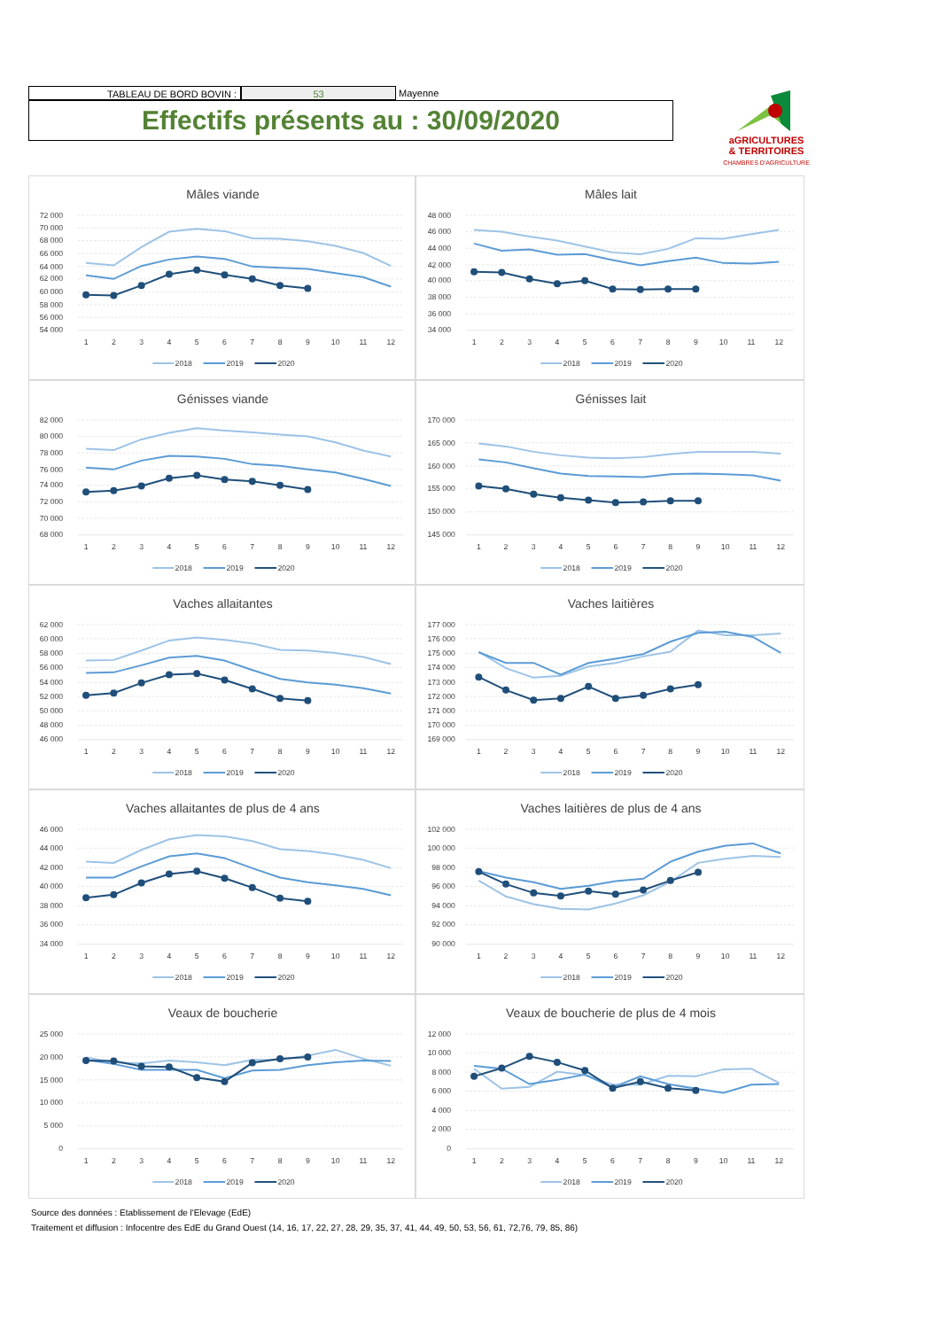TABLEAU DE BORD BOVIN : 53 Mayenne
Effectifs présents au : 30/09/2020
aGRICULTURES
& TERRITOIRES
CHAMBRES D'AGRICULTURE
Mâles viande
72 000
70 000
68 000
66 000
64 000
62 000
60 000
58 000
56 000
54 000
1
2
3
4
5
6
7
8
9
10
11
12
2018
2019
2020
Mâles lait
48 000
46 000
44 000
42 000
40 000
38 000
36 000
34 000
1
2
3
4
5
6
7
8
9
10
11
12
2018
2019
2020
Génisses viande
82 000
80 000
78 000
76 000
74 000
72 000
70 000
68 000
1
2
3
4
5
6
7
8
9
10
11
12
2018
2019
2020
Génisses lait
170 000
165 000
160 000
155 000
150 000
145 000
1
2
3
4
5
6
7
8
9
10
11
12
2018
2019
2020
Vaches allaitantes
62 000
60 000
58 000
56 000
54 000
52 000
50 000
48 000
46 000
1
2
3
4
5
6
7
8
9
10
11
12
2018
2019
2020
Vaches laitières
177 000
176 000
175 000
174 000
173 000
172 000
171 000
170 000
169 000
1
2
3
4
5
6
7
8
9
10
11
12
2018
2019
2020
Vaches allaitantes de plus de 4 ans
46 000
44 000
42 000
40 000
38 000
36 000
34 000
1
2
3
4
5
6
7
8
9
10
11
12
2018
2019
2020
Vaches laitières de plus de 4 ans
102 000
100 000
98 000
96 000
94 000
92 000
90 000
1
2
3
4
5
6
7
8
9
10
11
12
2018
2019
2020
Veaux de boucherie
25 000
20 000
15 000
10 000
5 000
0
1
2
3
4
5
6
7
8
9
10
11
12
2018
2019
2020
Veaux de boucherie de plus de 4 mois
12 000
10 000
8 000
6 000
4 000
2 000
0
1
2
3
4
5
6
7
8
9
10
11
12
2018
2019
2020
Source des données : Etablissement de l'Elevage (EdE)
Traitement et diffusion : Infocentre des EdE du Grand Ouest (14, 16, 17, 22, 27, 28, 29, 35, 37, 41, 44, 49, 50, 53, 56, 61, 72,76, 79, 85, 86)